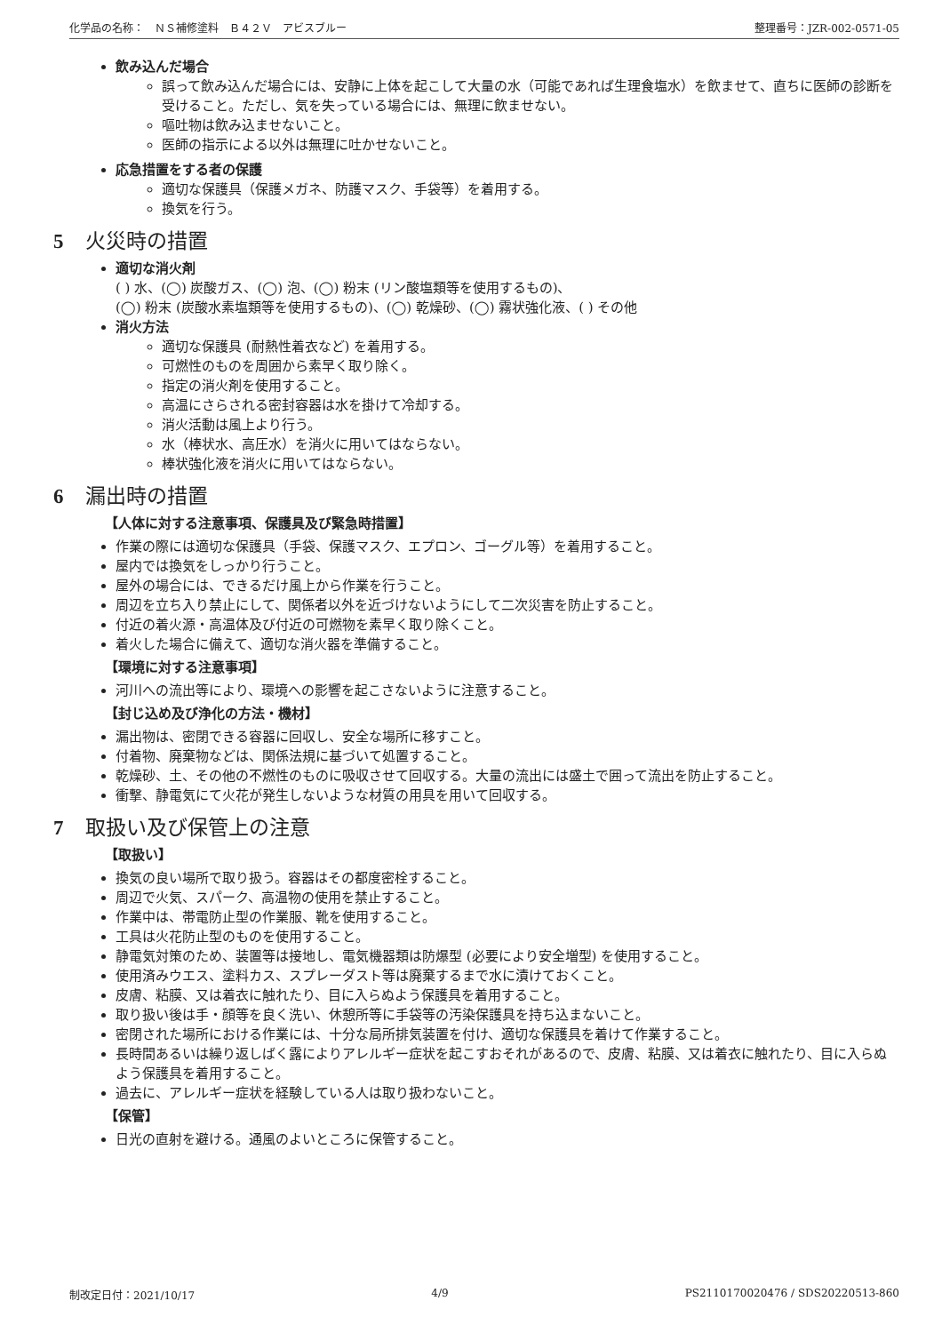化学品の名称：　ＮＳ補修塗料　Ｂ４２Ｖ　アビスブルー 整理番号：JZR-002-0571-05
飲み込んだ場合
誤って飲み込んだ場合には、安静に上体を起こして大量の水（可能であれば生理食塩水）を飲ませて、直ちに医師の診断を受けること。ただし、気を失っている場合には、無理に飲ませない。
嘔吐物は飲み込ませないこと。
医師の指示による以外は無理に吐かせないこと。
応急措置をする者の保護
適切な保護具（保護メガネ、防護マスク、手袋等）を着用する。
換気を行う。
5 火災時の措置
適切な消火剤
( ) 水、(◯) 炭酸ガス、(◯) 泡、(◯) 粉末 (リン酸塩類等を使用するもの)、
(◯) 粉末 (炭酸水素塩類等を使用するもの)、(◯) 乾燥砂、(◯) 霧状強化液、( ) その他
消火方法
適切な保護具 (耐熱性着衣など) を着用する。
可燃性のものを周囲から素早く取り除く。
指定の消火剤を使用すること。
高温にさらされる密封容器は水を掛けて冷却する。
消火活動は風上より行う。
水（棒状水、高圧水）を消火に用いてはならない。
棒状強化液を消火に用いてはならない。
6 漏出時の措置
【人体に対する注意事項、保護具及び緊急時措置】
作業の際には適切な保護具（手袋、保護マスク、エプロン、ゴーグル等）を着用すること。
屋内では換気をしっかり行うこと。
屋外の場合には、できるだけ風上から作業を行うこと。
周辺を立ち入り禁止にして、関係者以外を近づけないようにして二次災害を防止すること。
付近の着火源・高温体及び付近の可燃物を素早く取り除くこと。
着火した場合に備えて、適切な消火器を準備すること。
【環境に対する注意事項】
河川への流出等により、環境への影響を起こさないように注意すること。
【封じ込め及び浄化の方法・機材】
漏出物は、密閉できる容器に回収し、安全な場所に移すこと。
付着物、廃棄物などは、関係法規に基づいて処置すること。
乾燥砂、土、その他の不燃性のものに吸収させて回収する。大量の流出には盛土で囲って流出を防止すること。
衝撃、静電気にて火花が発生しないような材質の用具を用いて回収する。
7 取扱い及び保管上の注意
【取扱い】
換気の良い場所で取り扱う。容器はその都度密栓すること。
周辺で火気、スパーク、高温物の使用を禁止すること。
作業中は、帯電防止型の作業服、靴を使用すること。
工具は火花防止型のものを使用すること。
静電気対策のため、装置等は接地し、電気機器類は防爆型 (必要により安全増型) を使用すること。
使用済みウエス、塗料カス、スプレーダスト等は廃棄するまで水に漬けておくこと。
皮膚、粘膜、又は着衣に触れたり、目に入らぬよう保護具を着用すること。
取り扱い後は手・顔等を良く洗い、休憩所等に手袋等の汚染保護具を持ち込まないこと。
密閉された場所における作業には、十分な局所排気装置を付け、適切な保護具を着けて作業すること。
長時間あるいは繰り返しばく露によりアレルギー症状を起こすおそれがあるので、皮膚、粘膜、又は着衣に触れたり、目に入らぬよう保護具を着用すること。
過去に、アレルギー症状を経験している人は取り扱わないこと。
【保管】
日光の直射を避ける。通風のよいところに保管すること。
制改定日付：2021/10/17 4/9 PS2110170020476 / SDS20220513-860